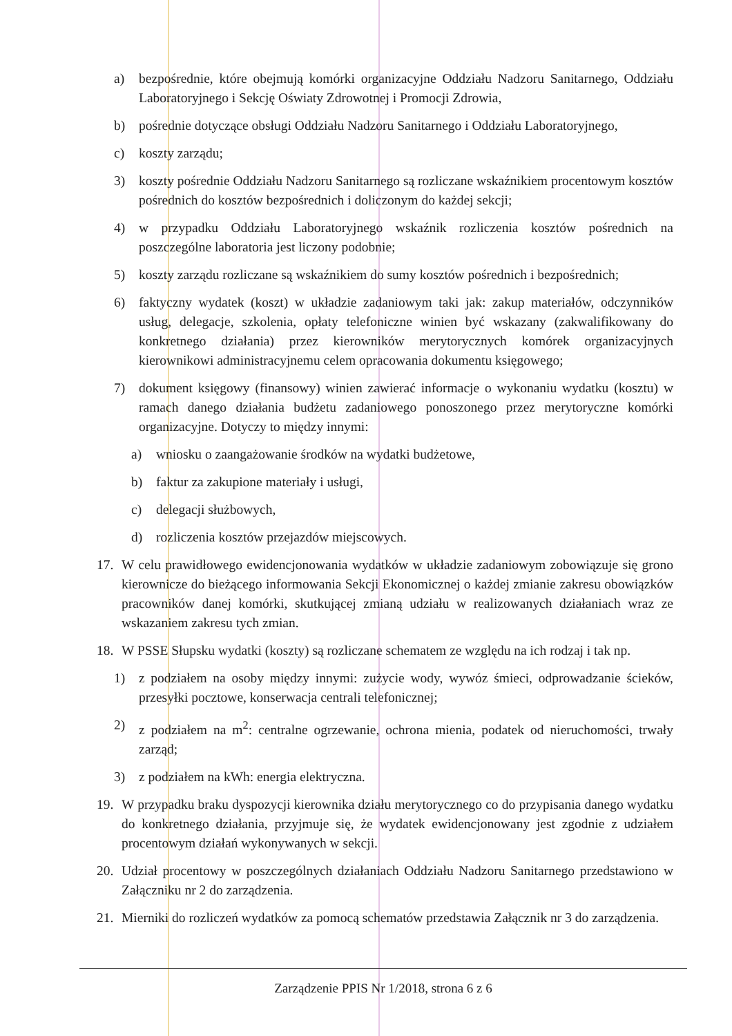a) bezpośrednie, które obejmują komórki organizacyjne Oddziału Nadzoru Sanitarnego, Oddziału Laboratoryjnego i Sekcję Oświaty Zdrowotnej i Promocji Zdrowia,
b) pośrednie dotyczące obsługi Oddziału Nadzoru Sanitarnego i Oddziału Laboratoryjnego,
c) koszty zarządu;
3) koszty pośrednie Oddziału Nadzoru Sanitarnego są rozliczane wskaźnikiem procentowym kosztów pośrednich do kosztów bezpośrednich i doliczonym do każdej sekcji;
4) w przypadku Oddziału Laboratoryjnego wskaźnik rozliczenia kosztów pośrednich na poszczególne laboratoria jest liczony podobnie;
5) koszty zarządu rozliczane są wskaźnikiem do sumy kosztów pośrednich i bezpośrednich;
6) faktyczny wydatek (koszt) w układzie zadaniowym taki jak: zakup materiałów, odczynników usług, delegacje, szkolenia, opłaty telefoniczne winien być wskazany (zakwalifikowany do konkretnego działania) przez kierowników merytorycznych komórek organizacyjnych kierownikowi administracyjnemu celem opracowania dokumentu księgowego;
7) dokument księgowy (finansowy) winien zawierać informacje o wykonaniu wydatku (kosztu) w ramach danego działania budżetu zadaniowego ponoszonego przez merytoryczne komórki organizacyjne. Dotyczy to między innymi:
a) wniosku o zaangażowanie środków na wydatki budżetowe,
b) faktur za zakupione materiały i usługi,
c) delegacji służbowych,
d) rozliczenia kosztów przejazdów miejscowych.
17. W celu prawidłowego ewidencjonowania wydatków w układzie zadaniowym zobowiązuje się grono kierownicze do bieżącego informowania Sekcji Ekonomicznej o każdej zmianie zakresu obowiązków pracowników danej komórki, skutkującej zmianą udziału w realizowanych działaniach wraz ze wskazaniem zakresu tych zmian.
18. W PSSE Słupsku wydatki (koszty) są rozliczane schematem ze względu na ich rodzaj i tak np.
1) z podziałem na osoby między innymi: zużycie wody, wywóz śmieci, odprowadzanie ścieków, przesyłki pocztowe, konserwacja centrali telefonicznej;
2) z podziałem na m<sup>2</sup>: centralne ogrzewanie, ochrona mienia, podatek od nieruchomości, trwały zarząd;
3) z podziałem na kWh: energia elektryczna.
19. W przypadku braku dyspozycji kierownika działu merytorycznego co do przypisania danego wydatku do konkretnego działania, przyjmuje się, że wydatek ewidencjonowany jest zgodnie z udziałem procentowym działań wykonywanych w sekcji.
20. Udział procentowy w poszczególnych działaniach Oddziału Nadzoru Sanitarnego przedstawiono w Załączniku nr 2 do zarządzenia.
21. Mierniki do rozliczeń wydatków za pomocą schematów przedstawia Załącznik nr 3 do zarządzenia.
Zarządzenie PPIS Nr 1/2018, strona 6 z 6